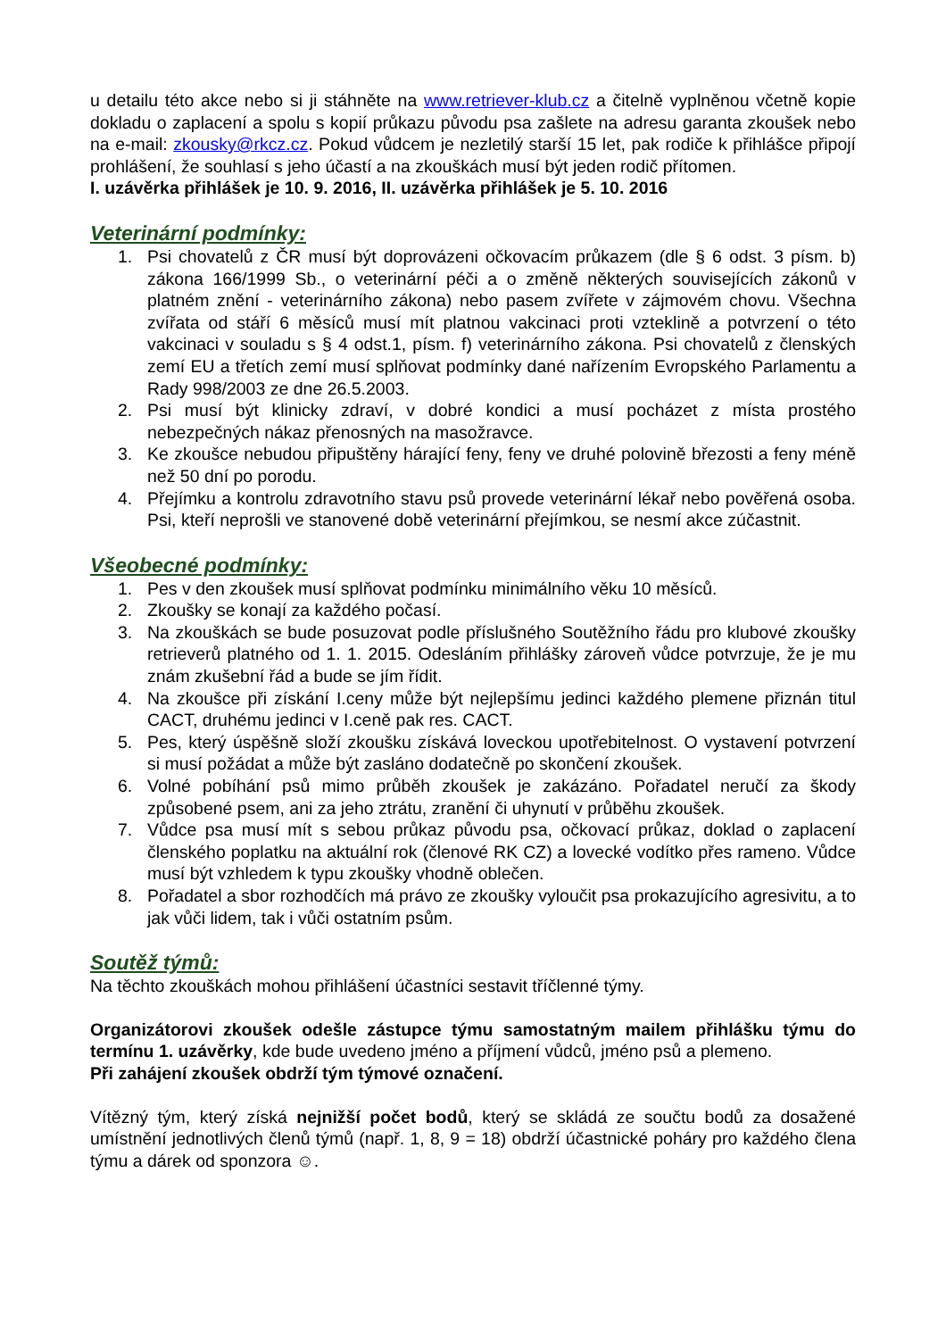u detailu této akce nebo si ji stáhněte na www.retriever-klub.cz a čitelně vyplněnou včetně kopie dokladu o zaplacení a spolu s kopií průkazu původu psa zašlete na adresu garanta zkoušek nebo na e-mail: zkousky@rkcz.cz. Pokud vůdcem je nezletilý starší 15 let, pak rodiče k přihlášce připojí prohlášení, že souhlasí s jeho účastí a na zkouškách musí být jeden rodič přítomen.
I. uzávěrka přihlášek je 10. 9. 2016, II. uzávěrka přihlášek je 5. 10. 2016
Veterinární podmínky:
1. Psi chovatelů z ČR musí být doprovázeni očkovacím průkazem (dle § 6 odst. 3 písm. b) zákona 166/1999 Sb., o veterinární péči a o změně některých souvisejících zákonů v platném znění - veterinárního zákona) nebo pasem zvířete v zájmovém chovu. Všechna zvířata od stáří 6 měsíců musí mít platnou vakcinaci proti vzteklině a potvrzení o této vakcinaci v souladu s § 4 odst.1, písm. f) veterinárního zákona. Psi chovatelů z členských zemí EU a třetích zemí musí splňovat podmínky dané nařízením Evropského Parlamentu a Rady 998/2003 ze dne 26.5.2003.
2. Psi musí být klinicky zdraví, v dobré kondici a musí pocházet z místa prostého nebezpečných nákaz přenosných na masožravce.
3. Ke zkoušce nebudou připuštěny hárající feny, feny ve druhé polovině březosti a feny méně než 50 dní po porodu.
4. Přejímku a kontrolu zdravotního stavu psů provede veterinární lékař nebo pověřená osoba. Psi, kteří neprošli ve stanovené době veterinární přejímkou, se nesmí akce zúčastnit.
Všeobecné podmínky:
1. Pes v den zkoušek musí splňovat podmínku minimálního věku 10 měsíců.
2. Zkoušky se konají za každého počasí.
3. Na zkouškách se bude posuzovat podle příslušného Soutěžního řádu pro klubové zkoušky retrieverů platného od 1. 1. 2015. Odesláním přihlášky zároveň vůdce potvrzuje, že je mu znám zkušební řád a bude se jím řídit.
4. Na zkoušce při získání I.ceny může být nejlepšímu jedinci každého plemene přiznán titul CACT, druhému jedinci v I.ceně pak res. CACT.
5. Pes, který úspěšně složí zkoušku získává loveckou upotřebitelnost. O vystavení potvrzení si musí požádat a může být zasláno dodatečně po skončení zkoušek.
6. Volné pobíhání psů mimo průběh zkoušek je zakázáno. Pořadatel neručí za škody způsobené psem, ani za jeho ztrátu, zranění či uhynutí v průběhu zkoušek.
7. Vůdce psa musí mít s sebou průkaz původu psa, očkovací průkaz, doklad o zaplacení členského poplatku na aktuální rok (členové RK CZ) a lovecké vodítko přes rameno. Vůdce musí být vzhledem k typu zkoušky vhodně oblečen.
8. Pořadatel a sbor rozhodčích má právo ze zkoušky vyloučit psa prokazujícího agresivitu, a to jak vůči lidem, tak i vůči ostatním psům.
Soutěž týmů:
Na těchto zkouškách mohou přihlášení účastníci sestavit tříčlenné týmy.
Organizátorovi zkoušek odešle zástupce týmu samostatným mailem přihlášku týmu do termínu 1. uzávěrky, kde bude uvedeno jméno a příjmení vůdců, jméno psů a plemeno.
Při zahájení zkoušek obdrží tým týmové označení.
Vítězný tým, který získá nejnižší počet bodů, který se skládá ze součtu bodů za dosažené umístnění jednotlivých členů týmů (např. 1, 8, 9 = 18) obdrží účastnické poháry pro každého člena týmu a dárek od sponzora ☺.